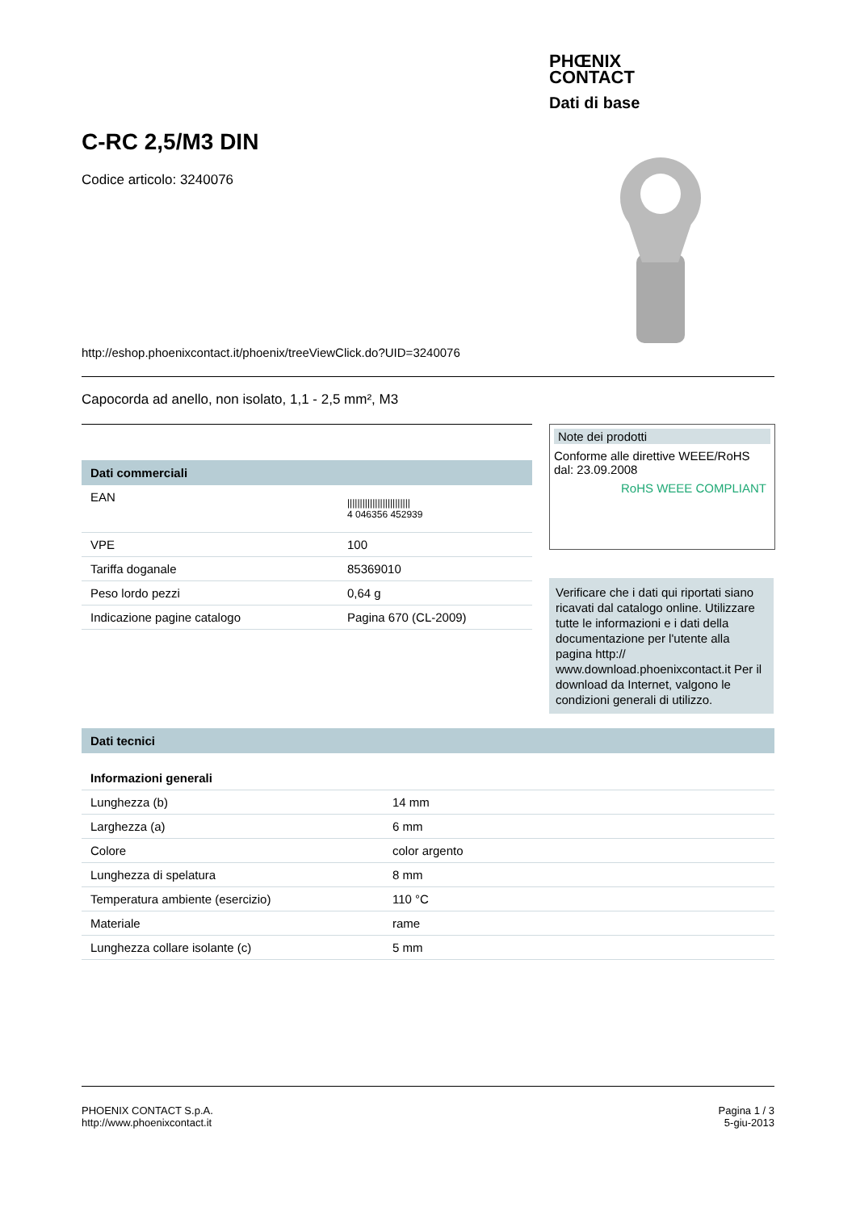PHŒNIX
CONTACT
Dati di base
C-RC 2,5/M3 DIN
Codice articolo: 3240076
http://eshop.phoenixcontact.it/phoenix/treeViewClick.do?UID=3240076
Capocorda ad anello, non isolato, 1,1 - 2,5 mm², M3
Dati commerciali
| EAN | ///////////////////////// 4 046356 452939 |
| VPE | 100 |
| Tariffa doganale | 85369010 |
| Peso lordo pezzi | 0,64 g |
| Indicazione pagine catalogo | Pagina 670 (CL-2009) |
Note dei prodotti
Conforme alle direttive WEEE/RoHS dal: 23.09.2008
RoHS WEEE COMPLIANT
Verificare che i dati qui riportati siano ricavati dal catalogo online. Utilizzare tutte le informazioni e i dati della documentazione per l'utente alla pagina http:// www.download.phoenixcontact.it Per il download da Internet, valgono le condizioni generali di utilizzo.
Dati tecnici
Informazioni generali
| Lunghezza (b) | 14 mm |
| Larghezza (a) | 6 mm |
| Colore | color argento |
| Lunghezza di spelatura | 8 mm |
| Temperatura ambiente (esercizio) | 110 °C |
| Materiale | rame |
| Lunghezza collare isolante (c) | 5 mm |
PHOENIX CONTACT S.p.A.
http://www.phoenixcontact.it
Pagina 1 / 3
5-giu-2013